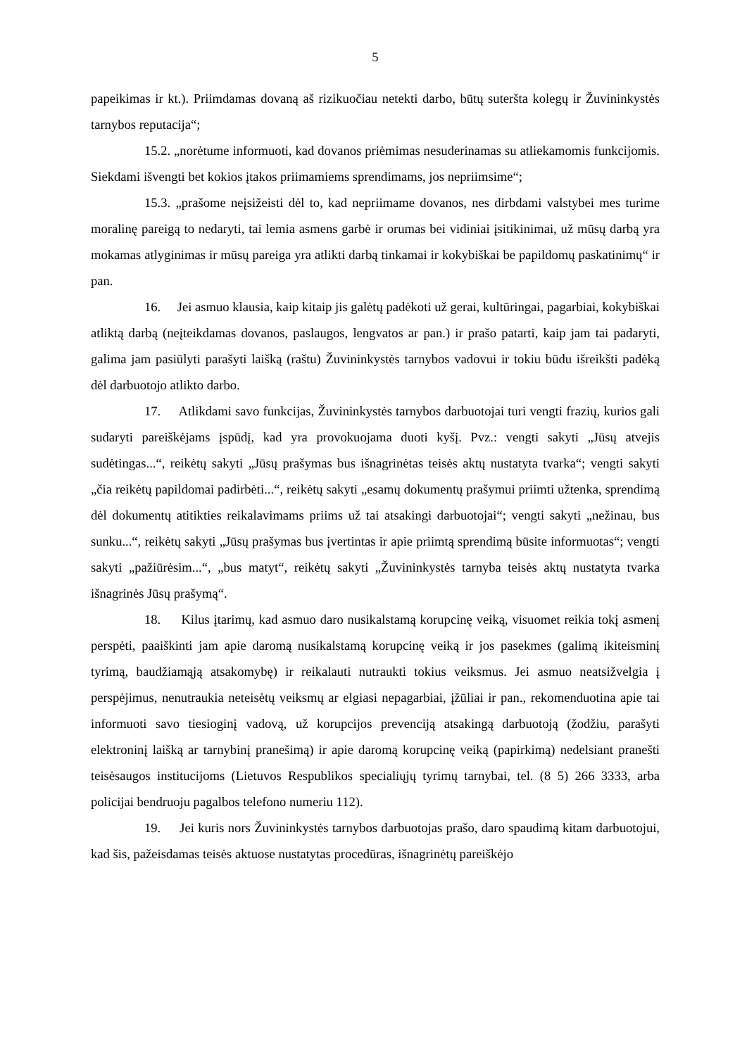5
papeikimas ir kt.). Priimdamas dovaną aš rizikuočiau netekti darbo, būtų suteršta kolegų ir Žuvininkystės tarnybos reputacija“;
15.2. „norėtume informuoti, kad dovanos priėmimas nesuderinamas su atliekamomis funkcijomis. Siekdami išvengti bet kokios įtakos priimamiems sprendimams, jos nepriimsime“;
15.3. „prašome neįsižeisti dėl to, kad nepriimame dovanos, nes dirbdami valstybei mes turime moralinę pareigą to nedaryti, tai lemia asmens garbė ir orumas bei vidiniai įsitikinimai, už mūsų darbą yra mokamas atlyginimas ir mūsų pareiga yra atlikti darbą tinkamai ir kokybiškai be papildomų paskatinimų“ ir pan.
16. Jei asmuo klausia, kaip kitaip jis galėtų padėkoti už gerai, kultūringai, pagarbiai, kokybiškai atliktą darbą (neįteikdamas dovanos, paslaugos, lengvatos ar pan.) ir prašo patarti, kaip jam tai padaryti, galima jam pasiūlyti parašyti laišką (raštu) Žuvininkystės tarnybos vadovui ir tokiu būdu išreikšti padėką dėl darbuotojo atlikto darbo.
17. Atlikdami savo funkcijas, Žuvininkystės tarnybos darbuotojai turi vengti frazių, kurios gali sudaryti pareiškėjams įspūdį, kad yra provokuojama duoti kyšį. Pvz.: vengti sakyti „Jūsų atvejis sudėtingas...“, reikėtų sakyti „Jūsų prašymas bus išnagrinėtas teisės aktų nustatyta tvarka“; vengti sakyti „čia reikėtų papildomai padirbėti...“, reikėtų sakyti „esamų dokumentų prašymui priimti užtenka, sprendimą dėl dokumentų atitikties reikalavimams priims už tai atsakingi darbuotojai“; vengti sakyti „nežinau, bus sunku...“, reikėtų sakyti „Jūsų prašymas bus įvertintas ir apie priimtą sprendimą būsite informuotas“; vengti sakyti „pažiūrėsim...“, „bus matyt“, reikėtų sakyti „Žuvininkystės tarnyba teisės aktų nustatyta tvarka išnagrinės Jūsų prašymą“.
18. Kilus įtarimų, kad asmuo daro nusikalstamą korupcinę veiką, visuomet reikia tokį asmenį perspėti, paaiškinti jam apie daromą nusikalstamą korupcinę veiką ir jos pasekmes (galimą ikiteisminį tyrimą, baudžiamąją atsakomybę) ir reikalauti nutraukti tokius veiksmus. Jei asmuo neatsižvelgia į perspėjimus, nenutraukia neteisėtų veiksmų ar elgiasi nepagarbiai, įžūliai ir pan., rekomenduotina apie tai informuoti savo tiesioginį vadovą, už korupcijos prevenciją atsakingą darbuotoją (žodžiu, parašyti elektroninį laišką ar tarnybinį pranešimą) ir apie daromą korupcinę veiką (papirkimą) nedelsiant pranešti teisėsaugos institucijoms (Lietuvos Respublikos specialiųjų tyrimų tarnybai, tel. (8 5) 266 3333, arba policijai bendruoju pagalbos telefono numeriu 112).
19. Jei kuris nors Žuvininkystės tarnybos darbuotojas prašo, daro spaudimą kitam darbuotojui, kad šis, pažeisdamas teisės aktuose nustatytas procedūras, išnagrinėtų pareiškėjo